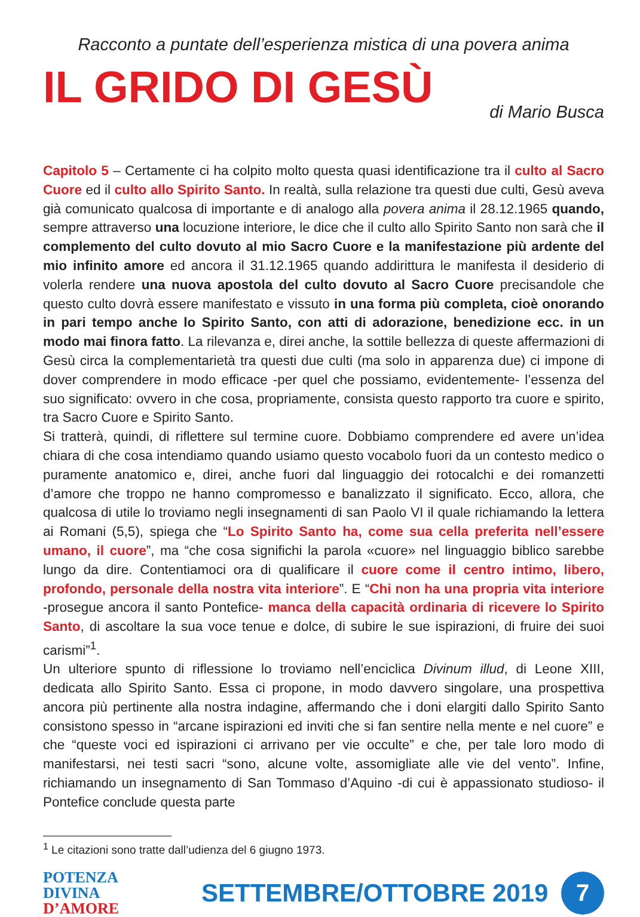Racconto a puntate dell’esperienza mistica di una povera anima
IL GRIDO DI GESÙ
di Mario Busca
Capitolo 5 – Certamente ci ha colpito molto questa quasi identificazione tra il culto al Sacro Cuore ed il culto allo Spirito Santo. In realtà, sulla relazione tra questi due culti, Gesù aveva già comunicato qualcosa di importante e di analogo alla povera anima il 28.12.1965 quando, sempre attraverso una locuzione interiore, le dice che il culto allo Spirito Santo non sarà che il complemento del culto dovuto al mio Sacro Cuore e la manifestazione più ardente del mio infinito amore ed ancora il 31.12.1965 quando addirittura le manifesta il desiderio di volerla rendere una nuova apostola del culto dovuto al Sacro Cuore precisandole che questo culto dovrà essere manifestato e vissuto in una forma più completa, cioè onorando in pari tempo anche lo Spirito Santo, con atti di adorazione, benedizione ecc. in un modo mai finora fatto. La rilevanza e, direi anche, la sottile bellezza di queste affermazioni di Gesù circa la complementarietà tra questi due culti (ma solo in apparenza due) ci impone di dover comprendere in modo efficace -per quel che possiamo, evidentemente- l’essenza del suo significato: ovvero in che cosa, propriamente, consista questo rapporto tra cuore e spirito, tra Sacro Cuore e Spirito Santo.
Si tratterà, quindi, di riflettere sul termine cuore. Dobbiamo comprendere ed avere un’idea chiara di che cosa intendiamo quando usiamo questo vocabolo fuori da un contesto medico o puramente anatomico e, direi, anche fuori dal linguaggio dei rotocalchi e dei romanzetti d’amore che troppo ne hanno compromesso e banalizzato il significato. Ecco, allora, che qualcosa di utile lo troviamo negli insegnamenti di san Paolo VI il quale richiamando la lettera ai Romani (5,5), spiega che “Lo Spirito Santo ha, come sua cella preferita nell’essere umano, il cuore”, ma “che cosa significhi la parola «cuore» nel linguaggio biblico sarebbe lungo da dire. Contentiamoci ora di qualificare il cuore come il centro intimo, libero, profondo, personale della nostra vita interiore”. E “Chi non ha una propria vita interiore -prosegue ancora il santo Pontefice- manca della capacità ordinaria di ricevere lo Spirito Santo, di ascoltare la sua voce tenue e dolce, di subire le sue ispirazioni, di fruire dei suoi carismi”<sup>1</sup>.
Un ulteriore spunto di riflessione lo troviamo nell’enciclica Divinum illud, di Leone XIII, dedicata allo Spirito Santo. Essa ci propone, in modo davvero singolare, una prospettiva ancora più pertinente alla nostra indagine, affermando che i doni elargiti dallo Spirito Santo consistono spesso in “arcane ispirazioni ed inviti che si fan sentire nella mente e nel cuore” e che “queste voci ed ispirazioni ci arrivano per vie occulte” e che, per tale loro modo di manifestarsi, nei testi sacri “sono, alcune volte, assomigliate alle vie del vento”. Infine, richiamando un insegnamento di San Tommaso d’Aquino -di cui è appassionato studioso- il Pontefice conclude questa parte
<sup>1</sup> Le citazioni sono tratte dall’udienza del 6 giugno 1973.
POTENZA DIVINA
D’AMORE
SETTEMBRE/OTTOBRE 2019
7